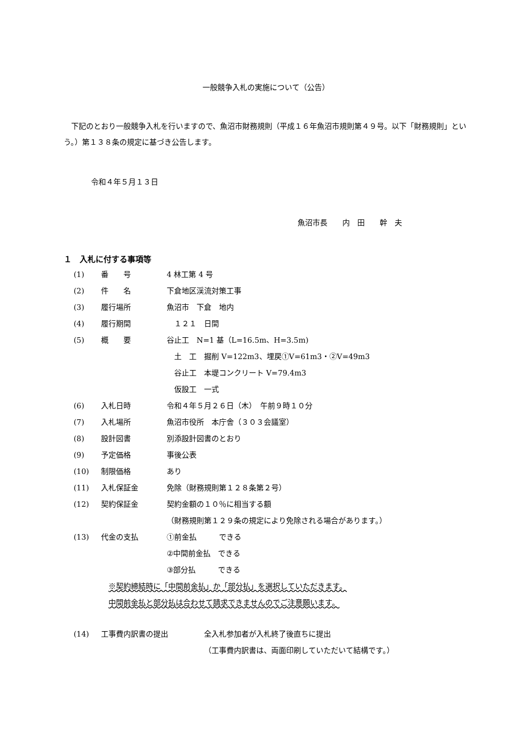一般競争入札の実施について（公告）
　下記のとおり一般競争入札を行いますので、魚沼市財務規則（平成１６年魚沼市規則第４９号。以下「財務規則」という。）第１３８条の規定に基づき公告します。
令和４年５月１３日
魚沼市長　　内　田　　幹　夫
１　入札に付する事項等
(1) 番　　号 4 林工第 4 号
(2) 件　　名 下倉地区渓流対策工事
(3) 履行場所 魚沼市　下倉　地内
(4) 履行期間　１２１　日間
(5) 概　　要 谷止工　N=1 基（L=16.5m、H=3.5m)
　土　工　掘削 V=122m3、埋戻①V=61m3・②V=49m3
　谷止工　本堤コンクリート V=79.4m3
　仮設工　一式
(6) 入札日時 令和４年５月２６日（木）　午前９時１０分
(7) 入札場所 魚沼市役所　本庁舎（３０３会議室）
(8) 設計図書 別添設計図書のとおり
(9) 予定価格 事後公表
(10) 制限価格 あり
(11) 入札保証金 免除（財務規則第１２８条第２号）
(12) 契約保証金 契約金額の１０％に相当する額
（財務規則第１２９条の規定により免除される場合があります。）
(13) 代金の支払 ①前金払　　　できる
②中間前金払　できる
③部分払　　　できる
※契約締結時に「中間前金払」か「部分払」を選択していただきます。
中間前金払と部分払は合わせて請求できませんのでご注意願います。
(14) 工事費内訳書の提出 全入札参加者が入札終了後直ちに提出
（工事費内訳書は、両面印刷していただいて結構です。）